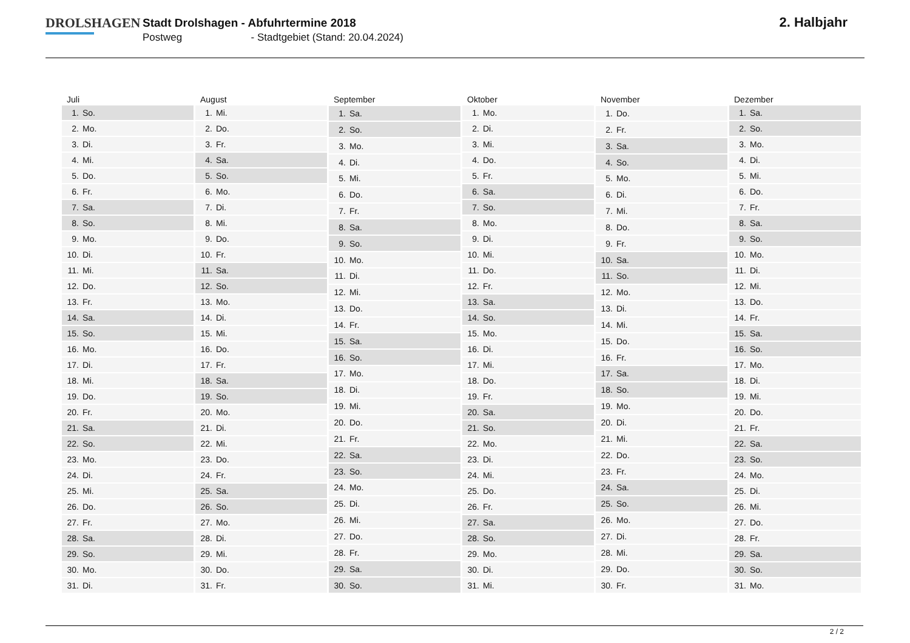DROLSHAGEN
Stadt Drolshagen - Abfuhrtermine 2018
Postweg - Stadtgebiet (Stand: 20.04.2024)
2. Halbjahr
| Juli | |
| --- | --- |
| 1. | So. |
| 2. | Mo. |
| 3. | Di. |
| 4. | Mi. |
| 5. | Do. |
| 6. | Fr. |
| 7. | Sa. |
| 8. | So. |
| 9. | Mo. |
| 10. | Di. |
| 11. | Mi. |
| 12. | Do. |
| 13. | Fr. |
| 14. | Sa. |
| 15. | So. |
| 16. | Mo. |
| 17. | Di. |
| 18. | Mi. |
| 19. | Do. |
| 20. | Fr. |
| 21. | Sa. |
| 22. | So. |
| 23. | Mo. |
| 24. | Di. |
| 25. | Mi. |
| 26. | Do. |
| 27. | Fr. |
| 28. | Sa. |
| 29. | So. |
| 30. | Mo. |
| 31. | Di. |
| August | |
| --- | --- |
| 1. | Mi. |
| 2. | Do. |
| 3. | Fr. |
| 4. | Sa. |
| 5. | So. |
| 6. | Mo. |
| 7. | Di. |
| 8. | Mi. |
| 9. | Do. |
| 10. | Fr. |
| 11. | Sa. |
| 12. | So. |
| 13. | Mo. |
| 14. | Di. |
| 15. | Mi. |
| 16. | Do. |
| 17. | Fr. |
| 18. | Sa. |
| 19. | So. |
| 20. | Mo. |
| 21. | Di. |
| 22. | Mi. |
| 23. | Do. |
| 24. | Fr. |
| 25. | Sa. |
| 26. | So. |
| 27. | Mo. |
| 28. | Di. |
| 29. | Mi. |
| 30. | Do. |
| 31. | Fr. |
| September | |
| --- | --- |
| 1. | Sa. |
| 2. | So. |
| 3. | Mo. |
| 4. | Di. |
| 5. | Mi. |
| 6. | Do. |
| 7. | Fr. |
| 8. | Sa. |
| 9. | So. |
| 10. | Mo. |
| 11. | Di. |
| 12. | Mi. |
| 13. | Do. |
| 14. | Fr. |
| 15. | Sa. |
| 16. | So. |
| 17. | Mo. |
| 18. | Di. |
| 19. | Mi. |
| 20. | Do. |
| 21. | Fr. |
| 22. | Sa. |
| 23. | So. |
| 24. | Mo. |
| 25. | Di. |
| 26. | Mi. |
| 27. | Do. |
| 28. | Fr. |
| 29. | Sa. |
| 30. | So. |
| Oktober | |
| --- | --- |
| 1. | Mo. |
| 2. | Di. |
| 3. | Mi. |
| 4. | Do. |
| 5. | Fr. |
| 6. | Sa. |
| 7. | So. |
| 8. | Mo. |
| 9. | Di. |
| 10. | Mi. |
| 11. | Do. |
| 12. | Fr. |
| 13. | Sa. |
| 14. | So. |
| 15. | Mo. |
| 16. | Di. |
| 17. | Mi. |
| 18. | Do. |
| 19. | Fr. |
| 20. | Sa. |
| 21. | So. |
| 22. | Mo. |
| 23. | Di. |
| 24. | Mi. |
| 25. | Do. |
| 26. | Fr. |
| 27. | Sa. |
| 28. | So. |
| 29. | Mo. |
| 30. | Di. |
| 31. | Mi. |
| November | |
| --- | --- |
| 1. | Do. |
| 2. | Fr. |
| 3. | Sa. |
| 4. | So. |
| 5. | Mo. |
| 6. | Di. |
| 7. | Mi. |
| 8. | Do. |
| 9. | Fr. |
| 10. | Sa. |
| 11. | So. |
| 12. | Mo. |
| 13. | Di. |
| 14. | Mi. |
| 15. | Do. |
| 16. | Fr. |
| 17. | Sa. |
| 18. | So. |
| 19. | Mo. |
| 20. | Di. |
| 21. | Mi. |
| 22. | Do. |
| 23. | Fr. |
| 24. | Sa. |
| 25. | So. |
| 26. | Mo. |
| 27. | Di. |
| 28. | Mi. |
| 29. | Do. |
| 30. | Fr. |
| Dezember | |
| --- | --- |
| 1. | Sa. |
| 2. | So. |
| 3. | Mo. |
| 4. | Di. |
| 5. | Mi. |
| 6. | Do. |
| 7. | Fr. |
| 8. | Sa. |
| 9. | So. |
| 10. | Mo. |
| 11. | Di. |
| 12. | Mi. |
| 13. | Do. |
| 14. | Fr. |
| 15. | Sa. |
| 16. | So. |
| 17. | Mo. |
| 18. | Di. |
| 19. | Mi. |
| 20. | Do. |
| 21. | Fr. |
| 22. | Sa. |
| 23. | So. |
| 24. | Mo. |
| 25. | Di. |
| 26. | Mi. |
| 27. | Do. |
| 28. | Fr. |
| 29. | Sa. |
| 30. | So. |
| 31. | Mo. |
2 / 2